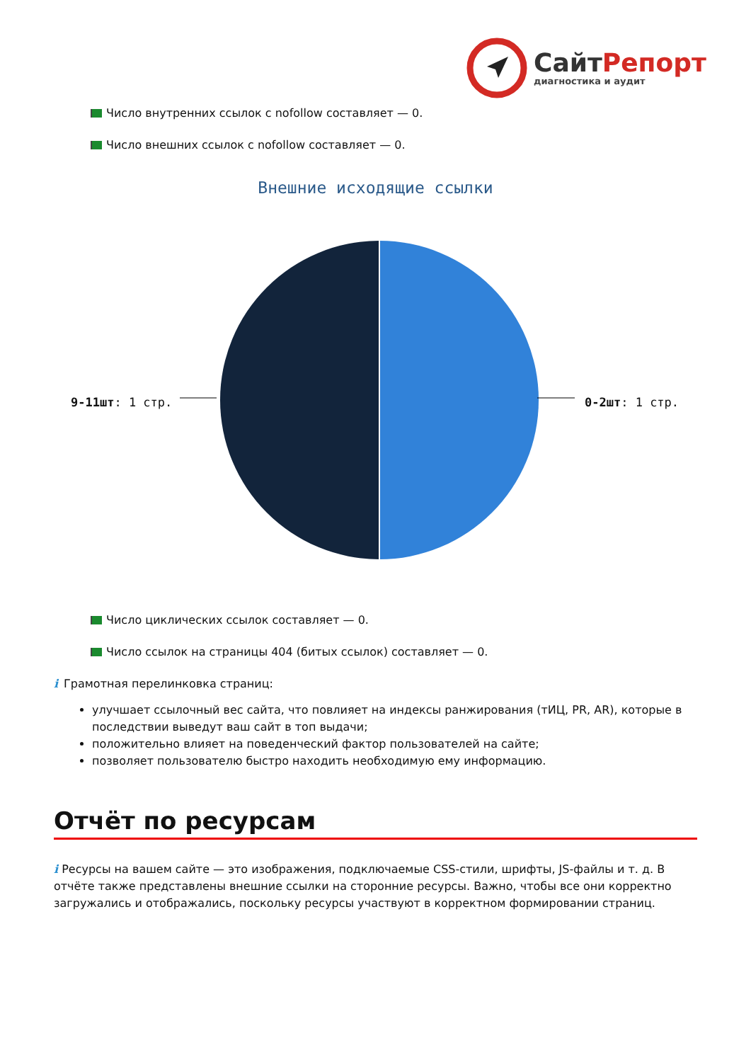СайтРепорт
диагностика и аудит
Число внутренних ссылок с nofollow составляет — 0.
Число внешних ссылок с nofollow составляет — 0.
Внешние исходящие ссылки
9-11шт: 1 стр. 0-2шт: 1 стр.
Число циклических ссылок составляет — 0.
Число ссылок на страницы 404 (битых ссылок) составляет — 0.
i Грамотная перелинковка страниц:
улучшает ссылочный вес сайта, что повлияет на индексы ранжирования (тИЦ, PR, AR), которые в последствии выведут ваш сайт в топ выдачи;
положительно влияет на поведенческий фактор пользователей на сайте;
позволяет пользователю быстро находить необходимую ему информацию.
Отчёт по ресурсам
i Ресурсы на вашем сайте — это изображения, подключаемые CSS-стили, шрифты, JS-файлы и т. д. В отчёте также представлены внешние ссылки на сторонние ресурсы. Важно, чтобы все они корректно загружались и отображались, поскольку ресурсы участвуют в корректном формировании страниц.